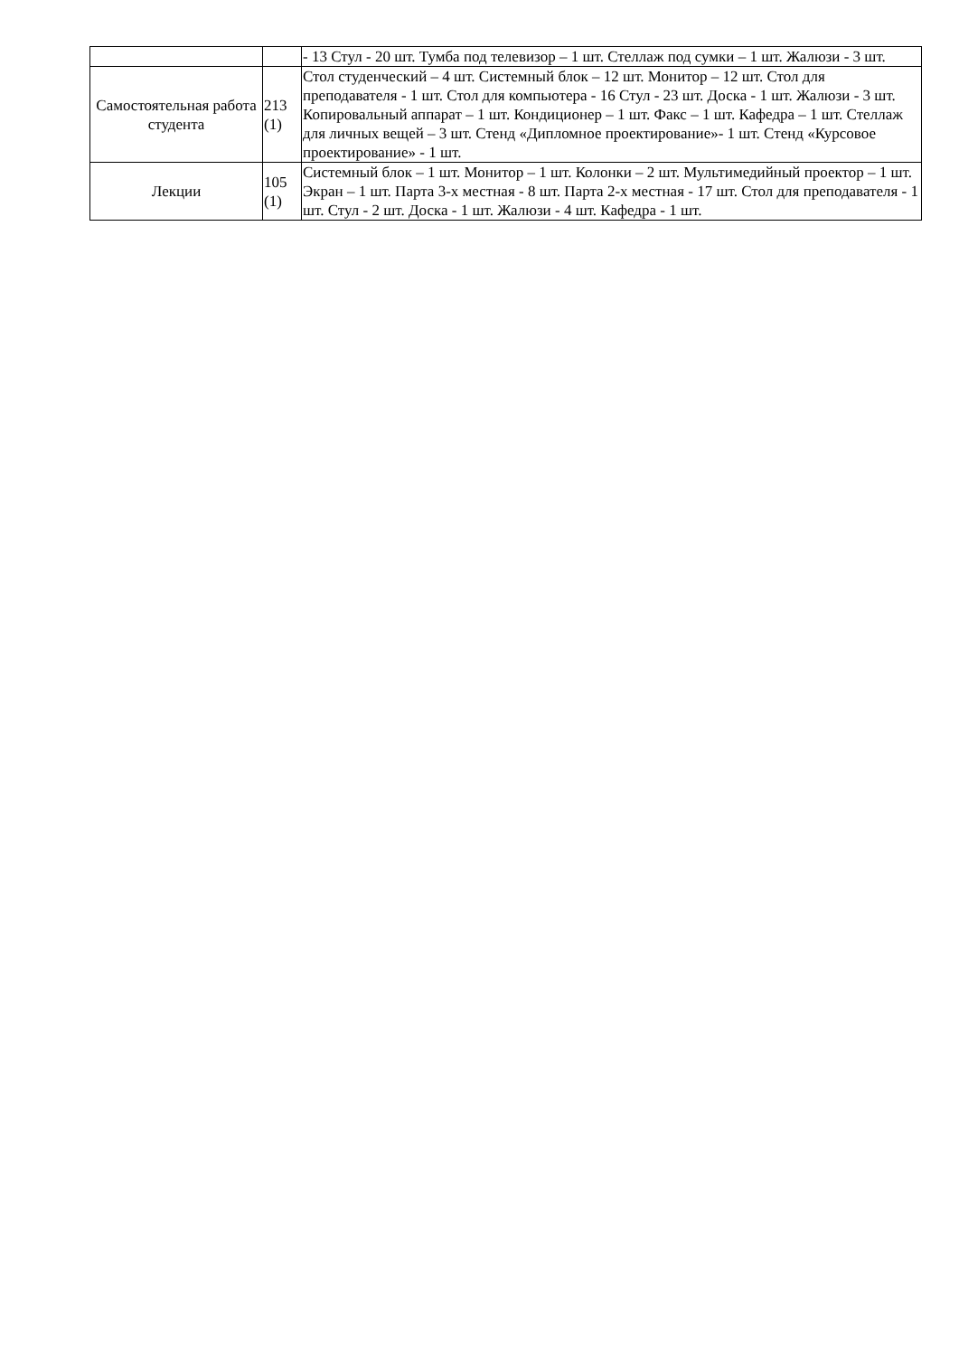| | | - 13 Стул - 20 шт. Тумба под телевизор – 1 шт. Стеллаж под сумки – 1 шт. Жалюзи - 3 шт. |
| Самостоятельная работа студента | 213 (1) | Стол студенческий – 4 шт. Системный блок – 12 шт. Монитор – 12 шт. Стол для преподавателя - 1 шт. Стол для компьютера - 16 Стул - 23 шт. Доска - 1 шт. Жалюзи - 3 шт. Копировальный аппарат – 1 шт. Кондиционер – 1 шт. Факс – 1 шт. Кафедра – 1 шт. Стеллаж для личных вещей – 3 шт. Стенд «Дипломное проектирование»- 1 шт. Стенд «Курсовое проектирование» - 1 шт. |
| Лекции | 105 (1) | Системный блок – 1 шт. Монитор – 1 шт. Колонки – 2 шт. Мультимедийный проектор – 1 шт. Экран – 1 шт. Парта 3-х местная - 8 шт. Парта 2-х местная - 17 шт. Стол для преподавателя - 1 шт. Стул - 2 шт. Доска - 1 шт. Жалюзи - 4 шт. Кафедра - 1 шт. |